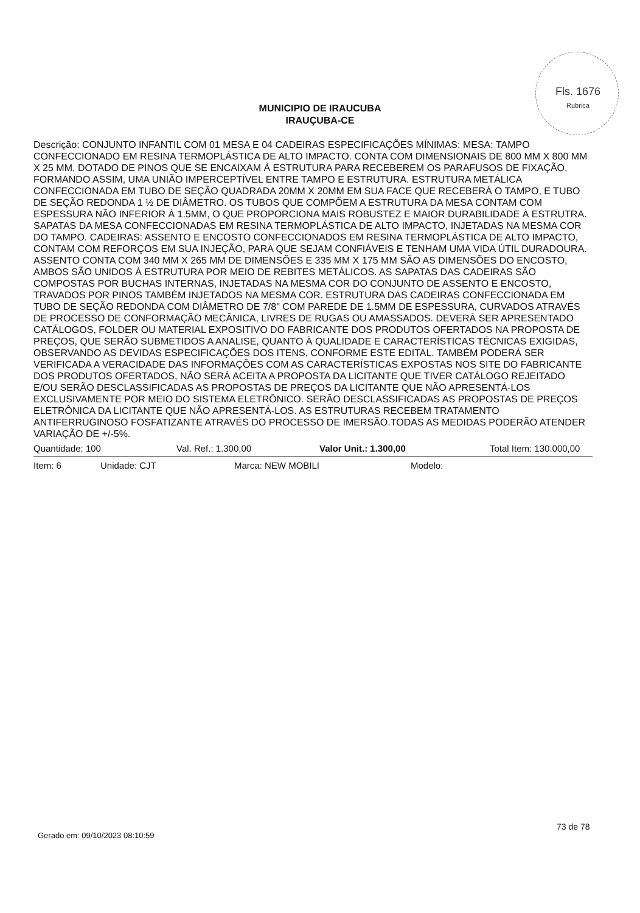Fls. 1676
Rubrica
MUNICIPIO DE IRAUCUBA
IRAUÇUBA-CE
Descrição: CONJUNTO INFANTIL COM 01 MESA E 04 CADEIRAS ESPECIFICAÇÕES MÍNIMAS: MESA: TAMPO CONFECCIONADO EM RESINA TERMOPLÁSTICA DE ALTO IMPACTO. CONTA COM DIMENSIONAIS DE 800 MM X 800 MM X 25 MM, DOTADO DE PINOS QUE SE ENCAIXAM À ESTRUTURA PARA RECEBEREM OS PARAFUSOS DE FIXAÇÃO, FORMANDO ASSIM, UMA UNIÃO IMPERCEPTÍVEL ENTRE TAMPO E ESTRUTURA. ESTRUTURA METÁLICA CONFECCIONADA EM TUBO DE SEÇÃO QUADRADA 20MM X 20MM EM SUA FACE QUE RECEBERÁ O TAMPO, E TUBO DE SEÇÃO REDONDA 1 ½ DE DIÂMETRO. OS TUBOS QUE COMPÕEM A ESTRUTURA DA MESA CONTAM COM ESPESSURA NÃO INFERIOR À 1.5MM, O QUE PROPORCIONA MAIS ROBUSTEZ E MAIOR DURABILIDADE À ESTRUTRA. SAPATAS DA MESA CONFECCIONADAS EM RESINA TERMOPLÁSTICA DE ALTO IMPACTO, INJETADAS NA MESMA COR DO TAMPO. CADEIRAS: ASSENTO E ENCOSTO CONFECCIONADOS EM RESINA TERMOPLÁSTICA DE ALTO IMPACTO, CONTAM COM REFORÇOS EM SUA INJEÇÃO, PARA QUE SEJAM CONFIÁVEIS E TENHAM UMA VIDA ÚTIL DURADOURA. ASSENTO CONTA COM 340 MM X 265 MM DE DIMENSÕES E 335 MM X 175 MM SÃO AS DIMENSÕES DO ENCOSTO, AMBOS SÃO UNIDOS À ESTRUTURA POR MEIO DE REBITES METÁLICOS. AS SAPATAS DAS CADEIRAS SÃO COMPOSTAS POR BUCHAS INTERNAS, INJETADAS NA MESMA COR DO CONJUNTO DE ASSENTO E ENCOSTO, TRAVADOS POR PINOS TAMBÉM INJETADOS NA MESMA COR. ESTRUTURA DAS CADEIRAS CONFECCIONADA EM TUBO DE SEÇÃO REDONDA COM DIÂMETRO DE 7/8" COM PAREDE DE 1.5MM DE ESPESSURA, CURVADOS ATRAVÉS DE PROCESSO DE CONFORMAÇÃO MECÂNICA, LIVRES DE RUGAS OU AMASSADOS. DEVERÁ SER APRESENTADO CATÁLOGOS, FOLDER OU MATERIAL EXPOSITIVO DO FABRICANTE DOS PRODUTOS OFERTADOS NA PROPOSTA DE PREÇOS, QUE SERÃO SUBMETIDOS A ANALISE, QUANTO À QUALIDADE E CARACTERÍSTICAS TÉCNICAS EXIGIDAS, OBSERVANDO AS DEVIDAS ESPECIFICAÇÕES DOS ITENS, CONFORME ESTE EDITAL. TAMBÉM PODERÁ SER VERIFICADA A VERACIDADE DAS INFORMAÇÕES COM AS CARACTERÍSTICAS EXPOSTAS NOS SITE DO FABRICANTE DOS PRODUTOS OFERTADOS, NÃO SERÁ ACEITA A PROPOSTA DA LICITANTE QUE TIVER CATÁLOGO REJEITADO E/OU SERÃO DESCLASSIFICADAS AS PROPOSTAS DE PREÇOS DA LICITANTE QUE NÃO APRESENTÁ-LOS EXCLUSIVAMENTE POR MEIO DO SISTEMA ELETRÔNICO. SERÃO DESCLASSIFICADAS AS PROPOSTAS DE PREÇOS ELETRÔNICA DA LICITANTE QUE NÃO APRESENTÁ-LOS. AS ESTRUTURAS RECEBEM TRATAMENTO ANTIFERRUGINOSO FOSFATIZANTE ATRAVÉS DO PROCESSO DE IMERSÃO.TODAS AS MEDIDAS PODERÃO ATENDER VARIAÇÃO DE +/-5%.
Quantidade: 100 Val. Ref.: 1.300,00 Valor Unit.: 1.300,00 Total Item: 130.000,00
Item: 6 Unidade: CJT Marca: NEW MOBILI Modelo:
73 de 78
Gerado em: 09/10/2023 08:10:59